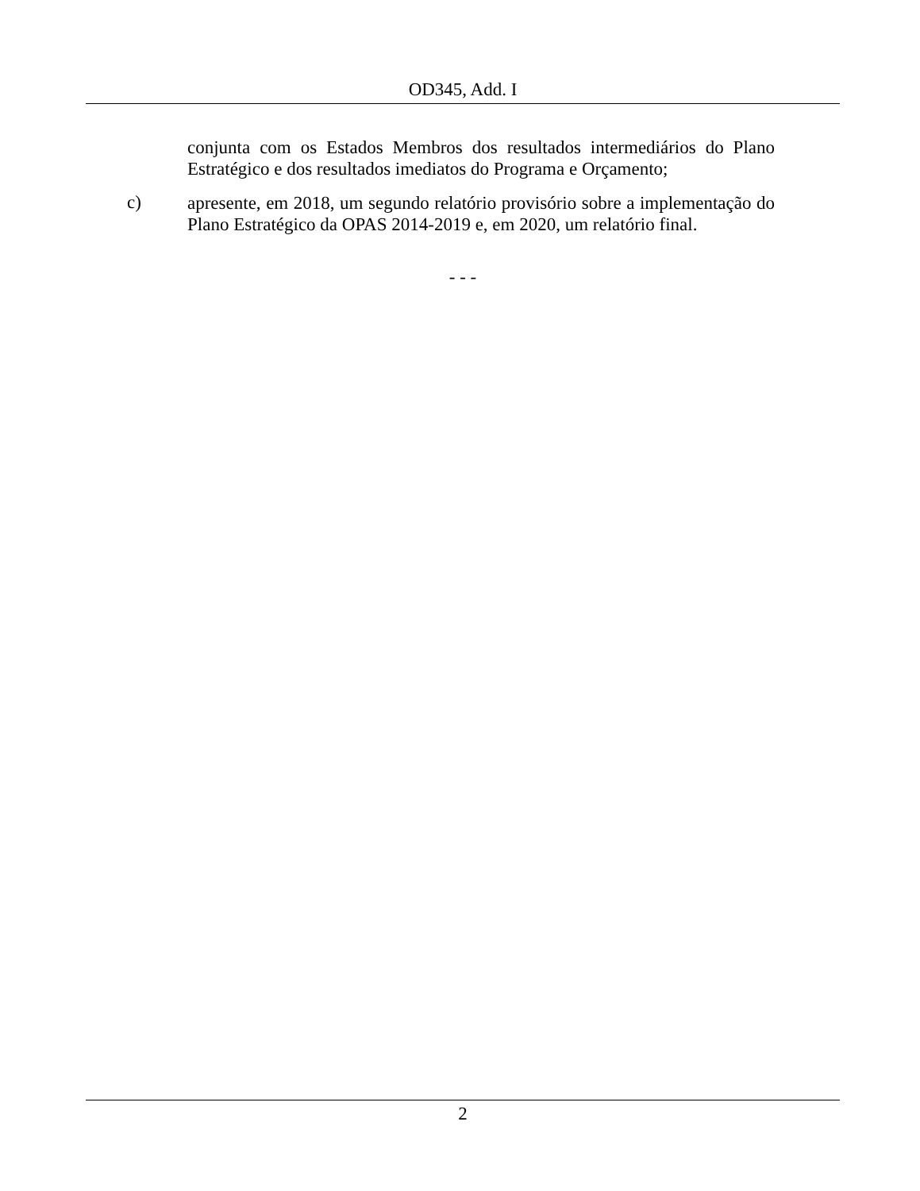OD345, Add. I
conjunta com os Estados Membros dos resultados intermediários do Plano Estratégico e dos resultados imediatos do Programa e Orçamento;
c)
apresente, em 2018, um segundo relatório provisório sobre a implementação do Plano Estratégico da OPAS 2014-2019 e, em 2020, um relatório final.
- - -
2